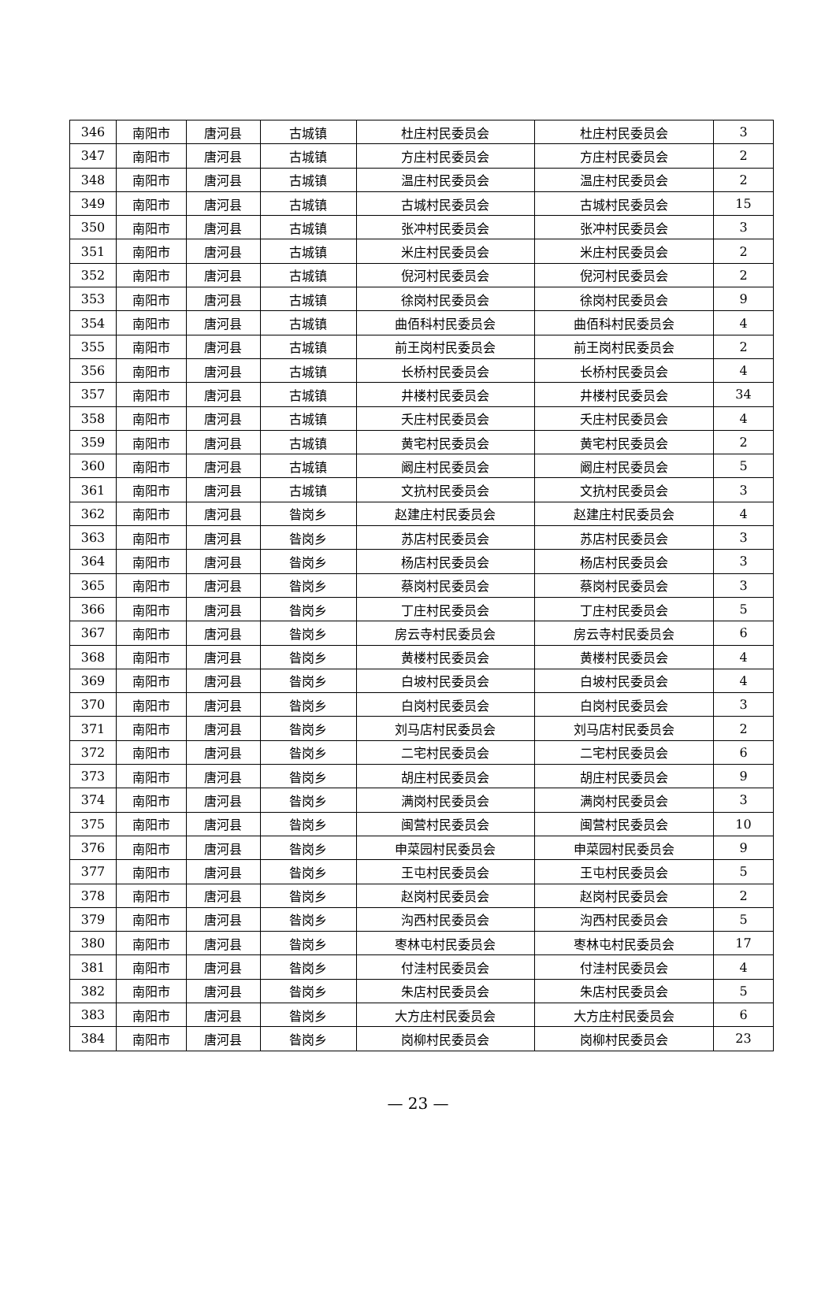| 346 | 南阳市 | 唐河县 | 古城镇 | 杜庄村民委员会 | 杜庄村民委员会 | 3 |
| 347 | 南阳市 | 唐河县 | 古城镇 | 方庄村民委员会 | 方庄村民委员会 | 2 |
| 348 | 南阳市 | 唐河县 | 古城镇 | 温庄村民委员会 | 温庄村民委员会 | 2 |
| 349 | 南阳市 | 唐河县 | 古城镇 | 古城村民委员会 | 古城村民委员会 | 15 |
| 350 | 南阳市 | 唐河县 | 古城镇 | 张冲村民委员会 | 张冲村民委员会 | 3 |
| 351 | 南阳市 | 唐河县 | 古城镇 | 米庄村民委员会 | 米庄村民委员会 | 2 |
| 352 | 南阳市 | 唐河县 | 古城镇 | 倪河村民委员会 | 倪河村民委员会 | 2 |
| 353 | 南阳市 | 唐河县 | 古城镇 | 徐岗村民委员会 | 徐岗村民委员会 | 9 |
| 354 | 南阳市 | 唐河县 | 古城镇 | 曲佰科村民委员会 | 曲佰科村民委员会 | 4 |
| 355 | 南阳市 | 唐河县 | 古城镇 | 前王岗村民委员会 | 前王岗村民委员会 | 2 |
| 356 | 南阳市 | 唐河县 | 古城镇 | 长桥村民委员会 | 长桥村民委员会 | 4 |
| 357 | 南阳市 | 唐河县 | 古城镇 | 井楼村民委员会 | 井楼村民委员会 | 34 |
| 358 | 南阳市 | 唐河县 | 古城镇 | 夭庄村民委员会 | 夭庄村民委员会 | 4 |
| 359 | 南阳市 | 唐河县 | 古城镇 | 黄宅村民委员会 | 黄宅村民委员会 | 2 |
| 360 | 南阳市 | 唐河县 | 古城镇 | 阚庄村民委员会 | 阚庄村民委员会 | 5 |
| 361 | 南阳市 | 唐河县 | 古城镇 | 文抗村民委员会 | 文抗村民委员会 | 3 |
| 362 | 南阳市 | 唐河县 | 昝岗乡 | 赵建庄村民委员会 | 赵建庄村民委员会 | 4 |
| 363 | 南阳市 | 唐河县 | 昝岗乡 | 苏店村民委员会 | 苏店村民委员会 | 3 |
| 364 | 南阳市 | 唐河县 | 昝岗乡 | 杨店村民委员会 | 杨店村民委员会 | 3 |
| 365 | 南阳市 | 唐河县 | 昝岗乡 | 蔡岗村民委员会 | 蔡岗村民委员会 | 3 |
| 366 | 南阳市 | 唐河县 | 昝岗乡 | 丁庄村民委员会 | 丁庄村民委员会 | 5 |
| 367 | 南阳市 | 唐河县 | 昝岗乡 | 房云寺村民委员会 | 房云寺村民委员会 | 6 |
| 368 | 南阳市 | 唐河县 | 昝岗乡 | 黄楼村民委员会 | 黄楼村民委员会 | 4 |
| 369 | 南阳市 | 唐河县 | 昝岗乡 | 白坡村民委员会 | 白坡村民委员会 | 4 |
| 370 | 南阳市 | 唐河县 | 昝岗乡 | 白岗村民委员会 | 白岗村民委员会 | 3 |
| 371 | 南阳市 | 唐河县 | 昝岗乡 | 刘马店村民委员会 | 刘马店村民委员会 | 2 |
| 372 | 南阳市 | 唐河县 | 昝岗乡 | 二宅村民委员会 | 二宅村民委员会 | 6 |
| 373 | 南阳市 | 唐河县 | 昝岗乡 | 胡庄村民委员会 | 胡庄村民委员会 | 9 |
| 374 | 南阳市 | 唐河县 | 昝岗乡 | 满岗村民委员会 | 满岗村民委员会 | 3 |
| 375 | 南阳市 | 唐河县 | 昝岗乡 | 闽营村民委员会 | 闽营村民委员会 | 10 |
| 376 | 南阳市 | 唐河县 | 昝岗乡 | 申菜园村民委员会 | 申菜园村民委员会 | 9 |
| 377 | 南阳市 | 唐河县 | 昝岗乡 | 王屯村民委员会 | 王屯村民委员会 | 5 |
| 378 | 南阳市 | 唐河县 | 昝岗乡 | 赵岗村民委员会 | 赵岗村民委员会 | 2 |
| 379 | 南阳市 | 唐河县 | 昝岗乡 | 沟西村民委员会 | 沟西村民委员会 | 5 |
| 380 | 南阳市 | 唐河县 | 昝岗乡 | 枣林屯村民委员会 | 枣林屯村民委员会 | 17 |
| 381 | 南阳市 | 唐河县 | 昝岗乡 | 付洼村民委员会 | 付洼村民委员会 | 4 |
| 382 | 南阳市 | 唐河县 | 昝岗乡 | 朱店村民委员会 | 朱店村民委员会 | 5 |
| 383 | 南阳市 | 唐河县 | 昝岗乡 | 大方庄村民委员会 | 大方庄村民委员会 | 6 |
| 384 | 南阳市 | 唐河县 | 昝岗乡 | 岗柳村民委员会 | 岗柳村民委员会 | 23 |
— 23 —